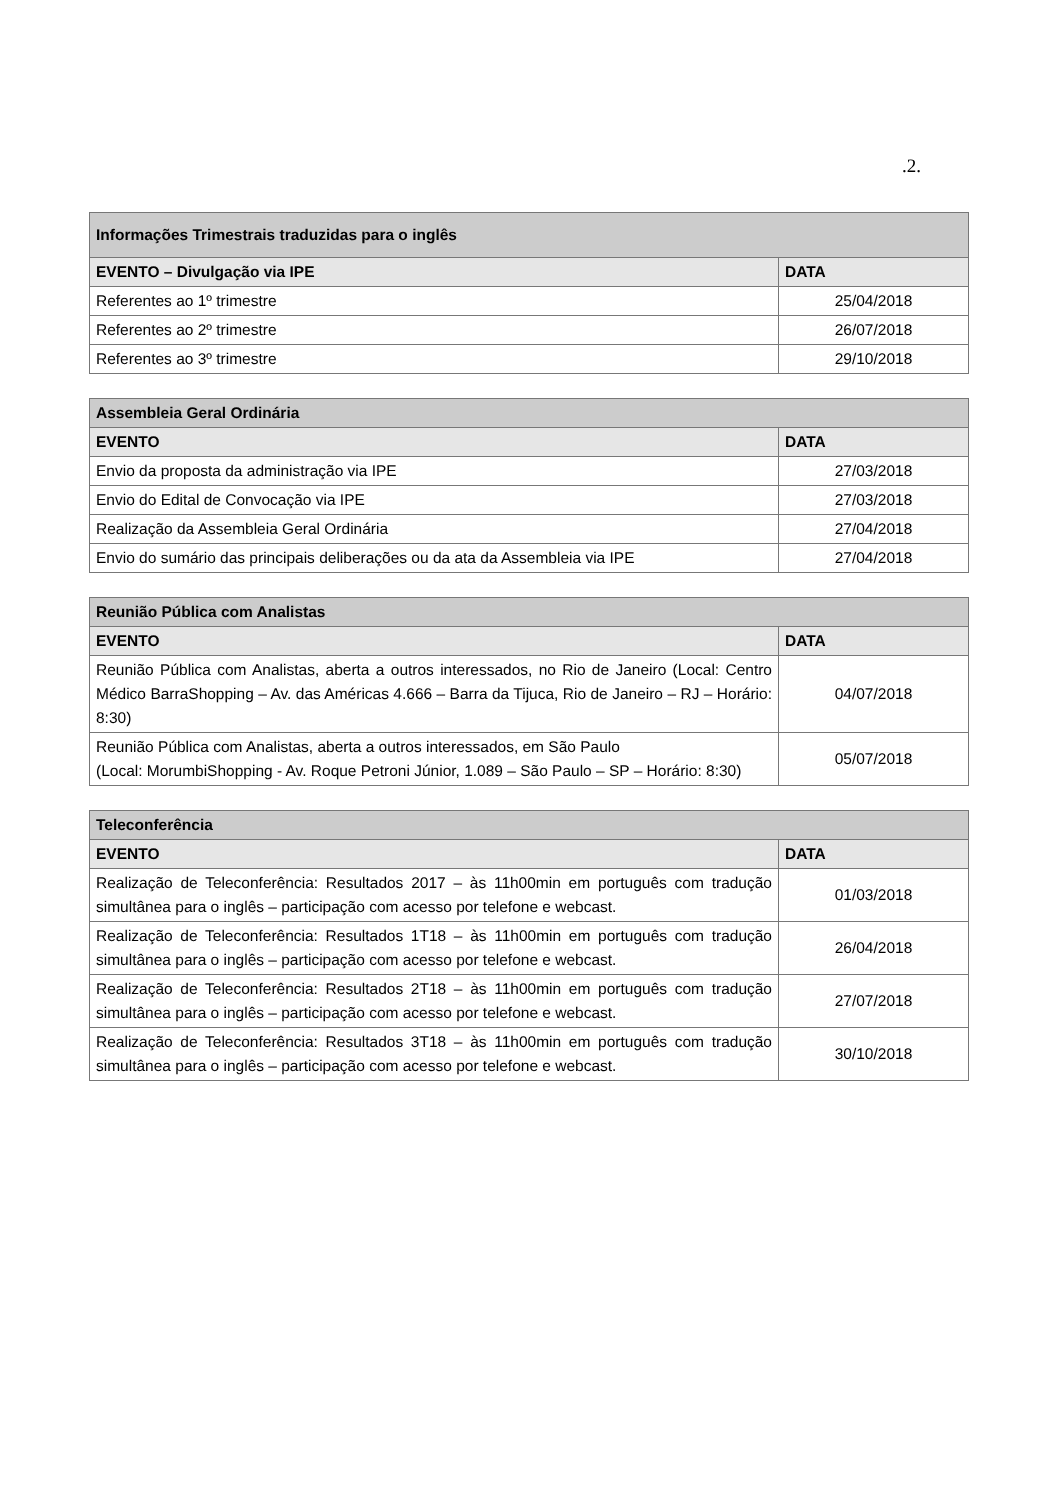.2.
| Informações Trimestrais traduzidas para o inglês | |
| --- | --- |
| EVENTO – Divulgação via IPE | DATA |
| Referentes ao 1º trimestre | 25/04/2018 |
| Referentes ao 2º trimestre | 26/07/2018 |
| Referentes ao 3º trimestre | 29/10/2018 |
| Assembleia Geral Ordinária | |
| --- | --- |
| EVENTO | DATA |
| Envio da proposta da administração via IPE | 27/03/2018 |
| Envio do Edital de Convocação via IPE | 27/03/2018 |
| Realização da Assembleia Geral Ordinária | 27/04/2018 |
| Envio do sumário das principais deliberações ou da ata da Assembleia via IPE | 27/04/2018 |
| Reunião Pública com Analistas | |
| --- | --- |
| EVENTO | DATA |
| Reunião Pública com Analistas, aberta a outros interessados, no Rio de Janeiro (Local: Centro Médico BarraShopping – Av. das Américas 4.666 – Barra da Tijuca, Rio de Janeiro – RJ – Horário: 8:30) | 04/07/2018 |
| Reunião Pública com Analistas, aberta a outros interessados, em São Paulo (Local: MorumbiShopping - Av. Roque Petroni Júnior, 1.089 – São Paulo – SP – Horário: 8:30) | 05/07/2018 |
| Teleconferência | |
| --- | --- |
| EVENTO | DATA |
| Realização de Teleconferência: Resultados 2017 – às 11h00min em português com tradução simultânea para o inglês – participação com acesso por telefone e webcast. | 01/03/2018 |
| Realização de Teleconferência: Resultados 1T18 – às 11h00min em português com tradução simultânea para o inglês – participação com acesso por telefone e webcast. | 26/04/2018 |
| Realização de Teleconferência: Resultados 2T18 – às 11h00min em português com tradução simultânea para o inglês – participação com acesso por telefone e webcast. | 27/07/2018 |
| Realização de Teleconferência: Resultados 3T18 – às 11h00min em português com tradução simultânea para o inglês – participação com acesso por telefone e webcast. | 30/10/2018 |